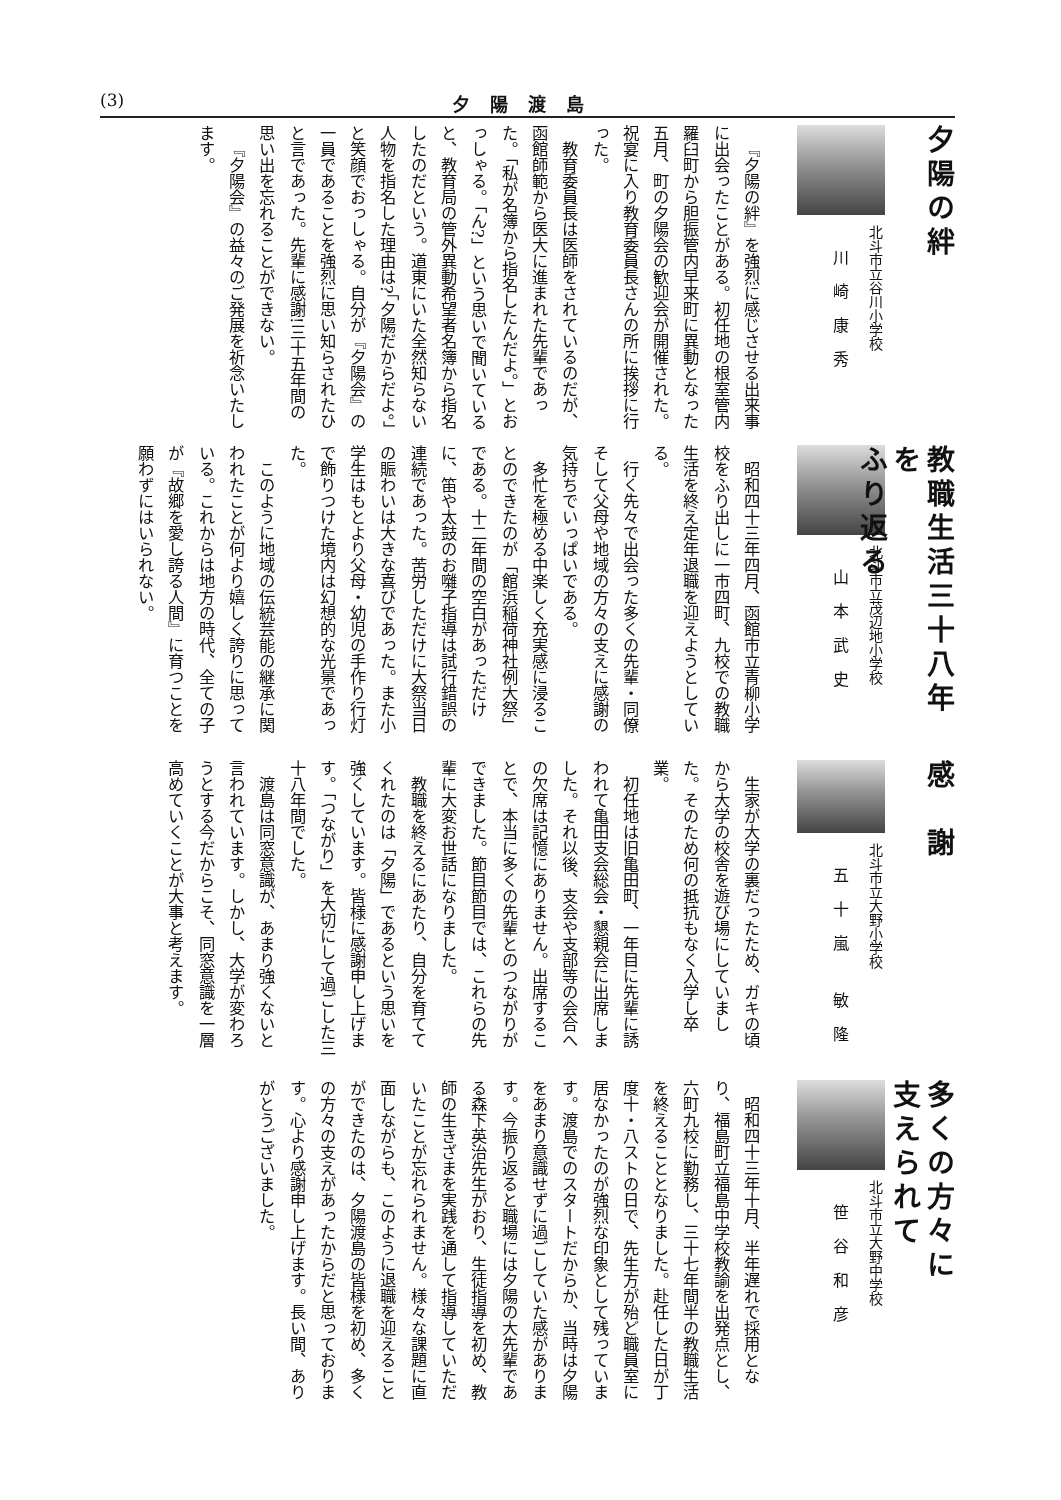(3) 夕陽渡島
夕陽の絆
北斗市立谷川小学校
川崎康秀
『夕陽の絆』を強烈に感じさせる出来事に出会ったことがある。初任地の根室管内羅臼町から胆振管内早来町に異動となった五月、町の夕陽会の歓迎会が開催された。祝宴に入り教育委員長さんの所に挨拶に行った。
教育委員長は医師をされているのだが、函館師範から医大に進まれた先輩であった。「私が名簿から指名したんだよ。」とおっしゃる。「ん?」という思いで聞いていると、教育局の管外異動希望者名簿から指名したのだという。道東にいた全然知らない人物を指名した理由は?「夕陽だからだよ。」と笑顔でおっしゃる。自分が『夕陽会』の一員であることを強烈に思い知らされたひと言であった。先輩に感謝!三十五年間の思い出を忘れることができない。
『夕陽会』の益々のご発展を祈念いたします。
教職生活三十八年を
ふり返る
北斗市立茂辺地小学校
山本武史
昭和四十三年四月、函館市立青柳小学校をふり出しに一市四町、九校での教職生活を終え定年退職を迎えようとしている。
行く先々で出会った多くの先輩・同僚そして父母や地域の方々の支えに感謝の気持ちでいっぱいである。
多忙を極める中楽しく充実感に浸ることのできたのが「館浜稲荷神社例大祭」である。十二年間の空白があっただけに、笛や太鼓のお囃子指導は試行錯誤の連続であった。苦労しただけに大祭当日の賑わいは大きな喜びであった。また小学生はもとより父母・幼児の手作り行灯で飾りつけた境内は幻想的な光景であった。
このように地域の伝統芸能の継承に関われたことが何より嬉しく誇りに思っている。これからは地方の時代、全ての子が『故郷を愛し誇る人間』に育つことを願わずにはいられない。
感謝
北斗市立大野小学校
五十嵐 敏隆
生家が大学の裏だったため、ガキの頃から大学の校舎を遊び場にしていました。そのため何の抵抗もなく入学し卒業。
初任地は旧亀田町、一年目に先輩に誘われて亀田支会総会・懇親会に出席しました。それ以後、支会や支部等の会合への欠席は記憶にありません。出席することで、本当に多くの先輩とのつながりができました。節目節目では、これらの先輩に大変お世話になりました。
教職を終えるにあたり、自分を育ててくれたのは「夕陽」であるという思いを強くしています。皆様に感謝申し上げます。「つながり」を大切にして過ごした三十八年間でした。
渡島は同窓意識が、あまり強くないと言われています。しかし、大学が変わろうとする今だからこそ、同窓意識を一層高めていくことが大事と考えます。
多くの方々に
支えられて
北斗市立大野中学校
笹谷和彦
昭和四十三年十月、半年遅れで採用となり、福島町立福島中学校教諭を出発点とし、六町九校に勤務し、三十七年間半の教職生活を終えることとなりました。赴任した日が丁度十・八ストの日で、先生方が殆ど職員室に居なかったのが強烈な印象として残っています。渡島でのスタートだからか、当時は夕陽をあまり意識せずに過ごしていた感があります。今振り返ると職場には夕陽の大先輩である森下英治先生がおり、生徒指導を初め、教師の生きざまを実践を通して指導していただいたことが忘れられません。様々な課題に直面しながらも、このように退職を迎えることができたのは、夕陽渡島の皆様を初め、多くの方々の支えがあったからだと思っております。心より感謝申し上げます。長い間、ありがとうございました。